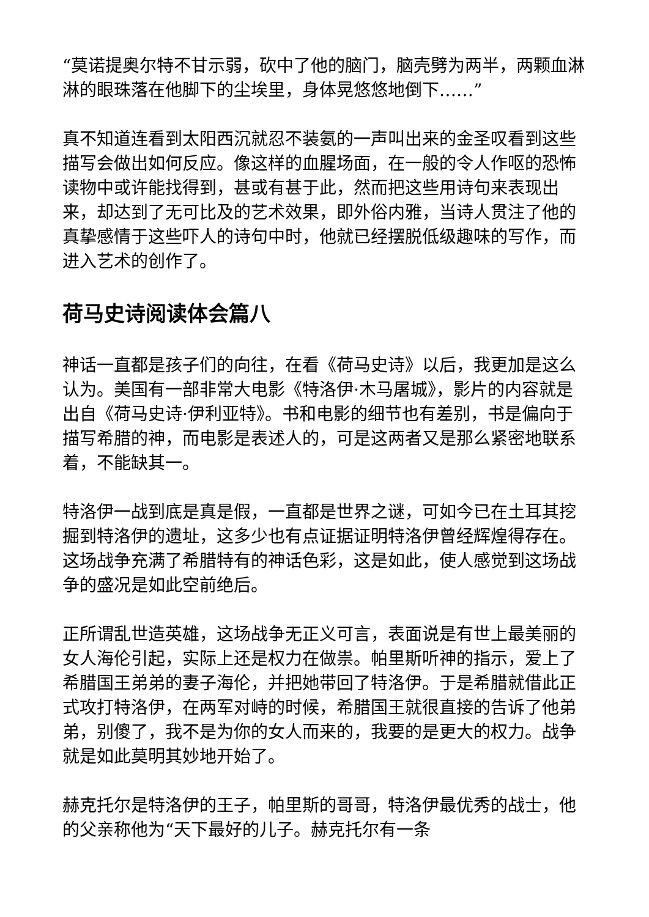“莫诺提奥尔特不甘示弱，砍中了他的脑门，脑壳劈为两半，两颗血淋淋的眼珠落在他脚下的尘埃里，身体晃悠悠地倒下……”
真不知道连看到太阳西沉就忍不装氨的一声叫出来的金圣叹看到这些描写会做出如何反应。像这样的血腥场面，在一般的令人作呕的恐怖读物中或许能找得到，甚或有甚于此，然而把这些用诗句来表现出来，却达到了无可比及的艺术效果，即外俗内雅，当诗人贯注了他的真挚感情于这些吓人的诗句中时，他就已经摆脱低级趣味的写作，而进入艺术的创作了。
荷马史诗阅读体会篇八
神话一直都是孩子们的向往，在看《荷马史诗》以后，我更加是这么认为。美国有一部非常大电影《特洛伊·木马屠城》，影片的内容就是出自《荷马史诗·伊利亚特》。书和电影的细节也有差别，书是偏向于描写希腊的神，而电影是表述人的，可是这两者又是那么紧密地联系着，不能缺其一。
特洛伊一战到底是真是假，一直都是世界之谜，可如今已在土耳其挖掘到特洛伊的遗址，这多少也有点证据证明特洛伊曾经辉煌得存在。这场战争充满了希腊特有的神话色彩，这是如此，使人感觉到这场战争的盛况是如此空前绝后。
正所谓乱世造英雄，这场战争无正义可言，表面说是有世上最美丽的女人海伦引起，实际上还是权力在做祟。帕里斯听神的指示，爱上了希腊国王弟弟的妻子海伦，并把她带回了特洛伊。于是希腊就借此正式攻打特洛伊，在两军对峙的时候，希腊国王就很直接的告诉了他弟弟，别傻了，我不是为你的女人而来的，我要的是更大的权力。战争就是如此莫明其妙地开始了。
赫克托尔是特洛伊的王子，帕里斯的哥哥，特洛伊最优秀的战士，他的父亲称他为“天下最好的儿子。赫克托尔有一条